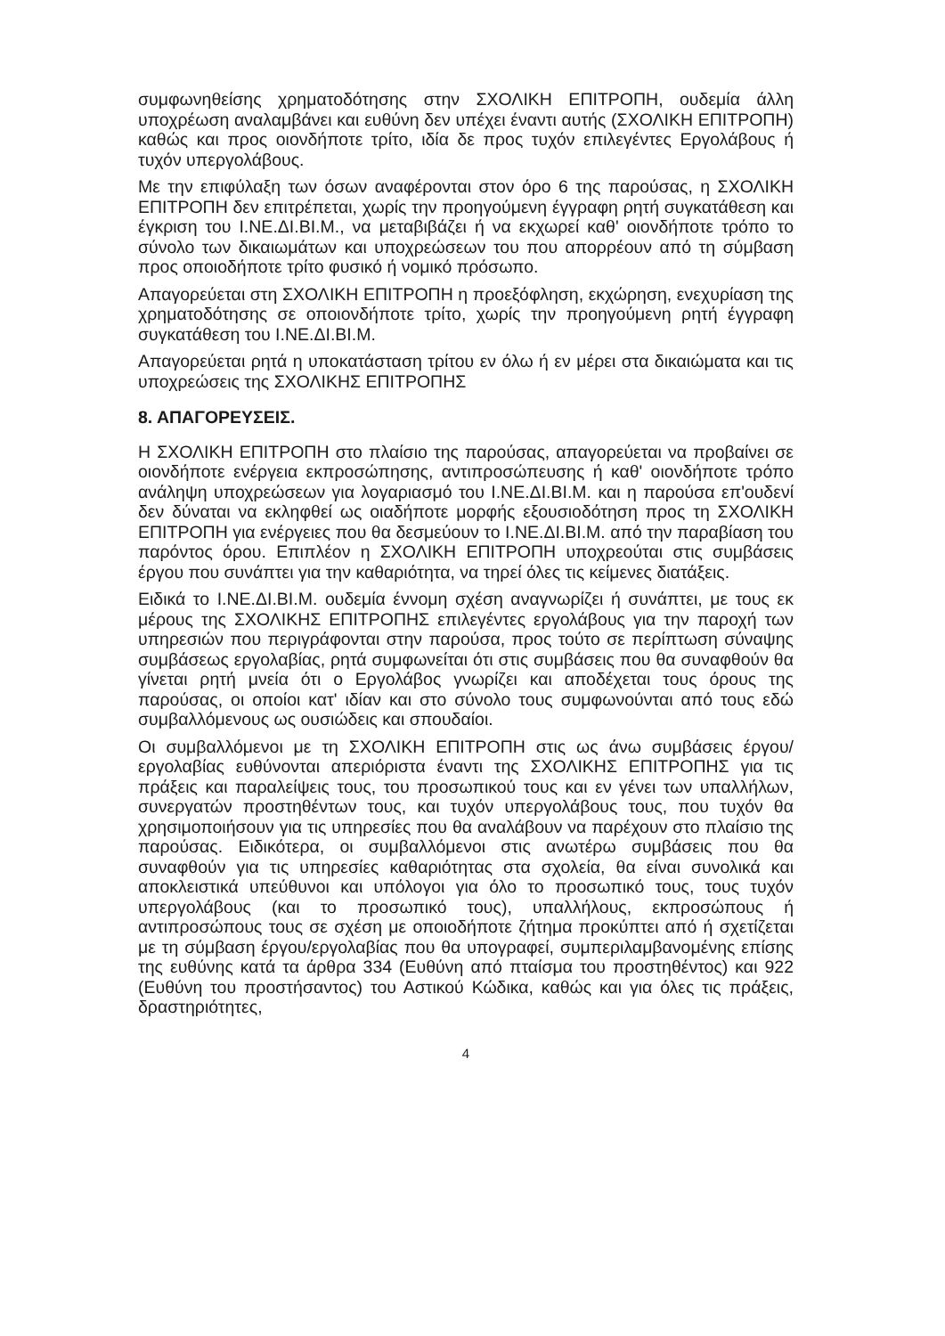συμφωνηθείσης χρηματοδότησης στην ΣΧΟΛΙΚΗ ΕΠΙΤΡΟΠΗ, ουδεμία άλλη υποχρέωση αναλαμβάνει και ευθύνη δεν υπέχει έναντι αυτής (ΣΧΟΛΙΚΗ ΕΠΙΤΡΟΠΗ) καθώς και προς οιονδήποτε τρίτο, ιδία δε προς τυχόν επιλεγέντες Εργολάβους ή τυχόν υπεργολάβους.
Με την επιφύλαξη των όσων αναφέρονται στον όρο 6 της παρούσας, η ΣΧΟΛΙΚΗ ΕΠΙΤΡΟΠΗ δεν επιτρέπεται, χωρίς την προηγούμενη έγγραφη ρητή συγκατάθεση και έγκριση του Ι.ΝΕ.ΔΙ.ΒΙ.Μ., να μεταβιβάζει ή να εκχωρεί καθ' οιονδήποτε τρόπο το σύνολο των δικαιωμάτων και υποχρεώσεων του που απορρέουν από τη σύμβαση προς οποιοδήποτε τρίτο φυσικό ή νομικό πρόσωπο.
Απαγορεύεται στη ΣΧΟΛΙΚΗ ΕΠΙΤΡΟΠΗ η προεξόφληση, εκχώρηση, ενεχυρίαση της χρηματοδότησης σε οποιονδήποτε τρίτο, χωρίς την προηγούμενη ρητή έγγραφη συγκατάθεση του Ι.ΝΕ.ΔΙ.ΒΙ.Μ.
Απαγορεύεται ρητά η υποκατάσταση τρίτου εν όλω ή εν μέρει στα δικαιώματα και τις υποχρεώσεις της ΣΧΟΛΙΚΗΣ ΕΠΙΤΡΟΠΗΣ
8. ΑΠΑΓΟΡΕΥΣΕΙΣ.
Η ΣΧΟΛΙΚΗ ΕΠΙΤΡΟΠΗ στο πλαίσιο της παρούσας, απαγορεύεται να προβαίνει σε οιονδήποτε ενέργεια εκπροσώπησης, αντιπροσώπευσης ή καθ' οιονδήποτε τρόπο ανάληψη υποχρεώσεων για λογαριασμό του Ι.ΝΕ.ΔΙ.ΒΙ.Μ. και η παρούσα επ'ουδενί δεν δύναται να εκληφθεί ως οιαδήποτε μορφής εξουσιοδότηση προς τη ΣΧΟΛΙΚΗ ΕΠΙΤΡΟΠΗ για ενέργειες που θα δεσμεύουν το Ι.ΝΕ.ΔΙ.ΒΙ.Μ. από την παραβίαση του παρόντος όρου. Επιπλέον η ΣΧΟΛΙΚΗ ΕΠΙΤΡΟΠΗ υποχρεούται στις συμβάσεις έργου που συνάπτει για την καθαριότητα, να τηρεί όλες τις κείμενες διατάξεις.
Ειδικά το Ι.ΝΕ.ΔΙ.ΒΙ.Μ. ουδεμία έννομη σχέση αναγνωρίζει ή συνάπτει, με τους εκ μέρους της ΣΧΟΛΙΚΗΣ ΕΠΙΤΡΟΠΗΣ επιλεγέντες εργολάβους για την παροχή των υπηρεσιών που περιγράφονται στην παρούσα, προς τούτο σε περίπτωση σύναψης συμβάσεως εργολαβίας, ρητά συμφωνείται ότι στις συμβάσεις που θα συναφθούν θα γίνεται ρητή μνεία ότι ο Εργολάβος γνωρίζει και αποδέχεται τους όρους της παρούσας, οι οποίοι κατ' ιδίαν και στο σύνολο τους συμφωνούνται από τους εδώ συμβαλλόμενους ως ουσιώδεις και σπουδαίοι.
Οι συμβαλλόμενοι με τη ΣΧΟΛΙΚΗ ΕΠΙΤΡΟΠΗ στις ως άνω συμβάσεις έργου/εργολαβίας ευθύνονται απεριόριστα έναντι της ΣΧΟΛΙΚΗΣ ΕΠΙΤΡΟΠΗΣ για τις πράξεις και παραλείψεις τους, του προσωπικού τους και εν γένει των υπαλλήλων, συνεργατών προστηθέντων τους, και τυχόν υπεργολάβους τους, που τυχόν θα χρησιμοποιήσουν για τις υπηρεσίες που θα αναλάβουν να παρέχουν στο πλαίσιο της παρούσας. Ειδικότερα, οι συμβαλλόμενοι στις ανωτέρω συμβάσεις που θα συναφθούν για τις υπηρεσίες καθαριότητας στα σχολεία, θα είναι συνολικά και αποκλειστικά υπεύθυνοι και υπόλογοι για όλο το προσωπικό τους, τους τυχόν υπεργολάβους (και το προσωπικό τους), υπαλλήλους, εκπροσώπους ή αντιπροσώπους τους σε σχέση με οποιοδήποτε ζήτημα προκύπτει από ή σχετίζεται με τη σύμβαση έργου/εργολαβίας που θα υπογραφεί, συμπεριλαμβανομένης επίσης της ευθύνης κατά τα άρθρα 334 (Ευθύνη από πταίσμα του προστηθέντος) και 922 (Ευθύνη του προστήσαντος) του Αστικού Κώδικα, καθώς και για όλες τις πράξεις, δραστηριότητες,
4